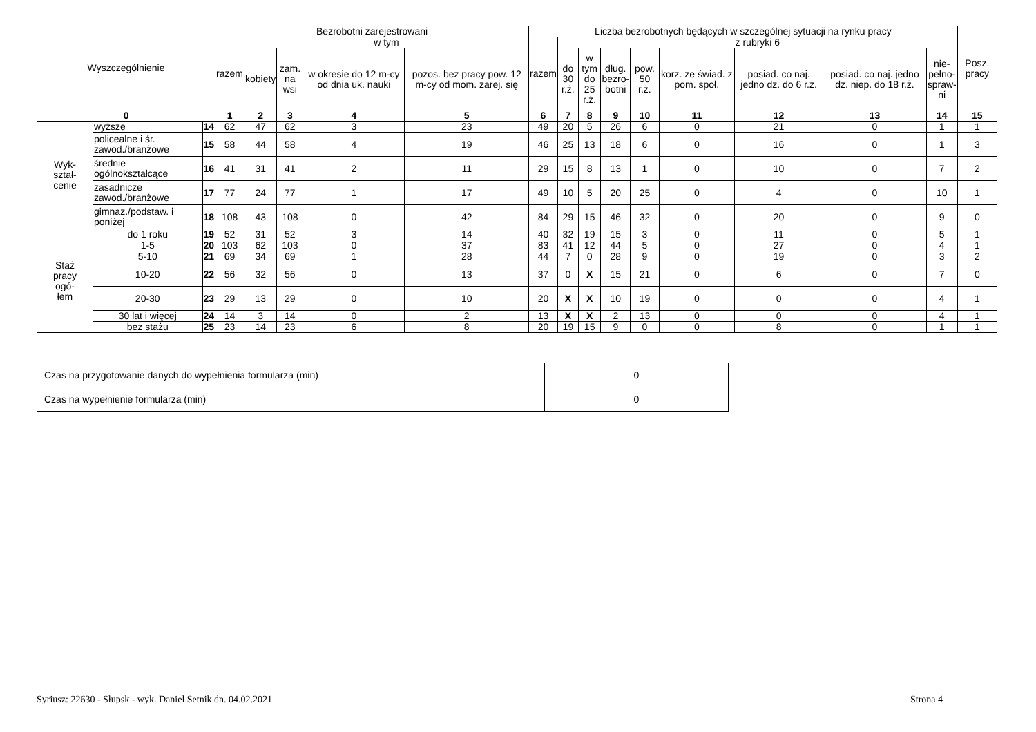| Wyszczególnienie | | | Bezrobotni zarejestrowani | | | | | Liczba bezrobotnych będących w szczególnej sytuacji na rynku pracy | | | | | | | | | Posz. pracy |
| --- | --- | --- | --- | --- | --- | --- | --- | --- | --- | --- | --- | --- | --- | --- | --- | --- | --- |
| | | | razem | w tym | | | | razem | z rubryki 6 | | | | | | | | |
| | | | | kobiety | zam. na wsi | w okresie do 12 m-cy od dnia uk. nauki | pozos. bez pracy pow. 12 m-cy od mom. zarej. się | | do 30 r.ż. | w tym do 25 r.ż. | dług. bezro- botni | pow. 50 r.ż. | korz. ze świad. z pom. społ. | posiad. co naj. jedno dz. do 6 r.ż. | posiad. co naj. jedno dz. niep. do 18 r.ż. | nie- pełno- spraw- ni | |
| 0 | | | 1 | 2 | 3 | 4 | 5 | 6 | 7 | 8 | 9 | 10 | 11 | 12 | 13 | 14 | 15 |
| Wyk- ształ- cenie | wyższe | 14 | 62 | 47 | 62 | 3 | 23 | 49 | 20 | 5 | 26 | 6 | 0 | 21 | 0 | 1 | 1 |
| | policealne i śr. zawod./branżowe | 15 | 58 | 44 | 58 | 4 | 19 | 46 | 25 | 13 | 18 | 6 | 0 | 16 | 0 | 1 | 3 |
| | średnie ogólnokształcące | 16 | 41 | 31 | 41 | 2 | 11 | 29 | 15 | 8 | 13 | 1 | 0 | 10 | 0 | 7 | 2 |
| | zasadnicze zawod./branżowe | 17 | 77 | 24 | 77 | 1 | 17 | 49 | 10 | 5 | 20 | 25 | 0 | 4 | 0 | 10 | 1 |
| | gimnaz./podstaw. i poniżej | 18 | 108 | 43 | 108 | 0 | 42 | 84 | 29 | 15 | 46 | 32 | 0 | 20 | 0 | 9 | 0 |
| Staż pracy ogó- łem | do 1 roku | 19 | 52 | 31 | 52 | 3 | 14 | 40 | 32 | 19 | 15 | 3 | 0 | 11 | 0 | 5 | 1 |
| | 1-5 | 20 | 103 | 62 | 103 | 0 | 37 | 83 | 41 | 12 | 44 | 5 | 0 | 27 | 0 | 4 | 1 |
| | 5-10 | 21 | 69 | 34 | 69 | 1 | 28 | 44 | 7 | 0 | 28 | 9 | 0 | 19 | 0 | 3 | 2 |
| | 10-20 | 22 | 56 | 32 | 56 | 0 | 13 | 37 | 0 | X | 15 | 21 | 0 | 6 | 0 | 7 | 0 |
| | 20-30 | 23 | 29 | 13 | 29 | 0 | 10 | 20 | X | X | 10 | 19 | 0 | 0 | 0 | 4 | 1 |
| | 30 lat i więcej | 24 | 14 | 3 | 14 | 0 | 2 | 13 | X | X | 2 | 13 | 0 | 0 | 0 | 4 | 1 |
| | bez stażu | 25 | 23 | 14 | 23 | 6 | 8 | 20 | 19 | 15 | 9 | 0 | 0 | 8 | 0 | 1 | 1 |
| Czas na przygotowanie danych do wypełnienia formularza (min) | 0 |
| Czas na wypełnienie formularza (min) | 0 |
Syriusz: 22630 - Słupsk - wyk. Daniel Setnik dn. 04.02.2021
Strona 4